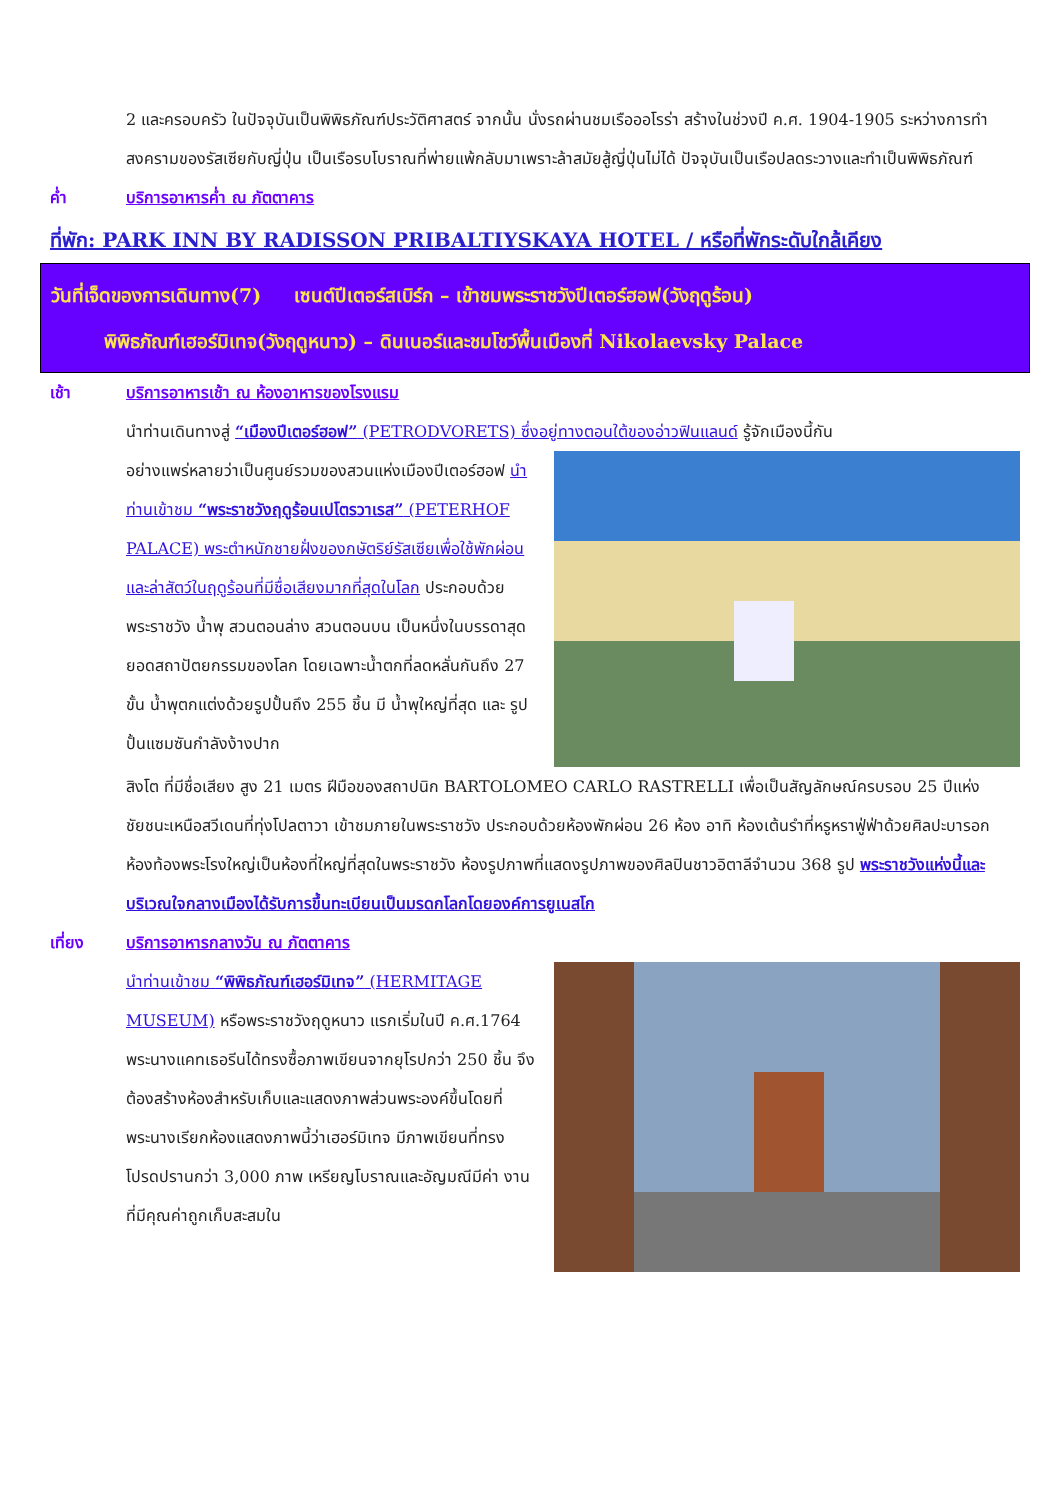2 และครอบครัว ในปัจจุบันเป็นพิพิธภัณฑ์ประวัติศาสตร์ จากนั้น นั่งรถผ่านชมเรือออโรร่า สร้างในช่วงปี ค.ศ. 1904-1905 ระหว่างการทำสงครามของรัสเซียกับญี่ปุ่น เป็นเรือรบโบราณที่พ่ายแพ้กลับมาเพราะล้าสมัยสู้ญี่ปุ่นไม่ได้ ปัจจุบันเป็นเรือปลดระวางและทำเป็นพิพิธภัณฑ์
ค่ำ บริการอาหารค่ำ ณ ภัตตาคาร
ที่พัก: PARK INN BY RADISSON PRIBALTIYSKAYA HOTEL / หรือที่พักระดับใกล้เคียง
วันที่เจ็ดของการเดินทาง(7) เซนต์ปีเตอร์สเบิร์ก – เข้าชมพระราชวังปีเตอร์ฮอฟ(วังฤดูร้อน)
พิพิธภัณฑ์เฮอร์มิเทจ(วังฤดูหนาว) – ดินเนอร์และชมโชว์พื้นเมืองที่ Nikolaevsky Palace
เช้า บริการอาหารเช้า ณ ห้องอาหารของโรงแรม
นำท่านเดินทางสู่ “เมืองปีเตอร์ฮอฟ” (PETRODVORETS) ซึ่งอยู่ทางตอนใต้ของอ่าวฟินแลนด์ รู้จักเมืองนี้กัน
อย่างแพร่หลายว่าเป็นศูนย์รวมของสวนแห่งเมืองปีเตอร์ฮอฟ นำท่านเข้าชม “พระราชวังฤดูร้อนเปโตรวาเรส” (PETERHOF PALACE) พระตำหนักชายฝั่งของกษัตริย์รัสเซียเพื่อใช้พักผ่อนและล่าสัตว์ในฤดูร้อนที่มีชื่อเสียงมากที่สุดในโลก ประกอบด้วยพระราชวัง น้ำพุ สวนตอนล่าง สวนตอนบน เป็นหนึ่งในบรรดาสุดยอดสถาปัตยกรรมของโลก โดยเฉพาะน้ำตกที่ลดหลั่นกันถึง 27 ขั้น น้ำพุตกแต่งด้วยรูปปั้นถึง 255 ชิ้น มี น้ำพุใหญ่ที่สุด และ รูปปั้นแซมซันกำลังง้างปาก
สิงโต ที่มีชื่อเสียง สูง 21 เมตร ฝีมือของสถาปนิก BARTOLOMEO CARLO RASTRELLI เพื่อเป็นสัญลักษณ์ครบรอบ 25 ปีแห่งชัยชนะเหนือสวีเดนที่ทุ่งโปลตาวา เข้าชมภายในพระราชวัง ประกอบด้วยห้องพักผ่อน 26 ห้อง อาทิ ห้องเต้นรำที่หรูหราฟู่ฟ่าด้วยศิลปะบารอก ห้องท้องพระโรงใหญ่เป็นห้องที่ใหญ่ที่สุดในพระราชวัง ห้องรูปภาพที่แสดงรูปภาพของศิลปินชาวอิตาลีจำนวน 368 รูป พระราชวังแห่งนี้และบริเวณใจกลางเมืองได้รับการขึ้นทะเบียนเป็นมรดกโลกโดยองค์การยูเนสโก
เที่ยง บริการอาหารกลางวัน ณ ภัตตาคาร
นำท่านเข้าชม “พิพิธภัณฑ์เฮอร์มิเทจ” (HERMITAGE MUSEUM) หรือพระราชวังฤดูหนาว แรกเริ่มในปี ค.ศ.1764 พระนางแคทเธอรีนได้ทรงซื้อภาพเขียนจากยุโรปกว่า 250 ชิ้น จึงต้องสร้างห้องสำหรับเก็บและแสดงภาพส่วนพระองค์ขึ้นโดยที่พระนางเรียกห้องแสดงภาพนี้ว่าเฮอร์มิเทจ มีภาพเขียนที่ทรงโปรดปรานกว่า 3,000 ภาพ เหรียญโบราณและอัญมณีมีค่า งานที่มีคุณค่าถูกเก็บสะสมใน